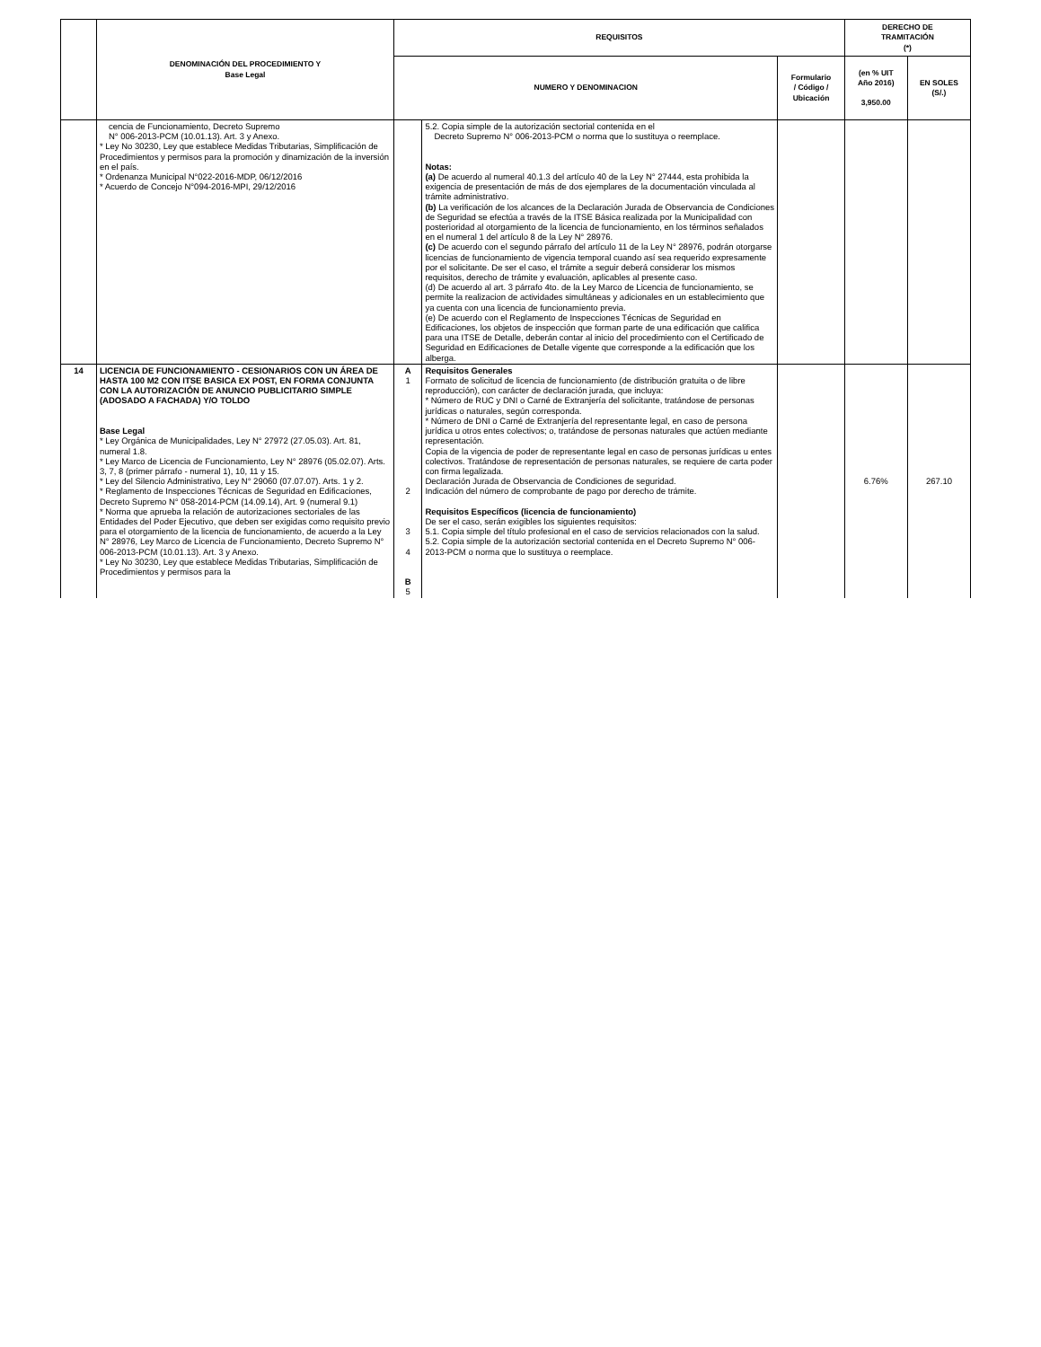| | DENOMINACIÓN DEL PROCEDIMIENTO Y Base Legal | REQUISITOS | | | DERECHO DE TRAMITACIÓN (*) | |
| --- | --- | --- | --- | --- | --- | --- |
| | | NUMERO Y DENOMINACION | | Formulario / Código / Ubicación | (en % UIT Año 2016) 3,950.00 | EN SOLES (S/.) |
| | cencia de Funcionamiento, Decreto Supremo N° 006-2013-PCM (10.01.13). Art. 3 y Anexo. * Ley No 30230, Ley que establece Medidas Tributarias, Simplificación de Procedimientos y permisos para la promoción y dinamización de la inversión en el país. * Ordenanza Municipal N°022-2016-MDP, 06/12/2016 * Acuerdo de Concejo N°094-2016-MPI, 29/12/2016 | | 5.2. Copia simple de la autorización sectorial contenida en el Decreto Supremo N° 006-2013-PCM o norma que lo sustituya o reemplace. Notas: (a) De acuerdo al numeral 40.1.3 del artículo 40 de la Ley N° 27444, esta prohibida la exigencia de presentación de más de dos ejemplares de la documentación vinculada al trámite administrativo. (b) La verificación de los alcances de la Declaración Jurada de Observancia de Condiciones de Seguridad se efectúa a través de la ITSE Básica realizada por la Municipalidad con posterioridad al otorgamiento de la licencia de funcionamiento, en los términos señalados en el numeral 1 del artículo 8 de la Ley N° 28976. (c) De acuerdo con el segundo párrafo del artículo 11 de la Ley N° 28976, podrán otorgarse licencias de funcionamiento de vigencia temporal cuando así sea requerido expresamente por el solicitante. De ser el caso, el trámite a seguir deberá considerar los mismos requisitos, derecho de trámite y evaluación, aplicables al presente caso. (d) De acuerdo al art. 3 párrafo 4to. de la Ley Marco de Licencia de funcionamiento, se permite la realizacion de actividades simultáneas y adicionales en un establecimiento que ya cuenta con una licencia de funcionamiento previa. (e) De acuerdo con el Reglamento de Inspecciones Técnicas de Seguridad en Edificaciones, los objetos de inspección que forman parte de una edificación que califica para una ITSE de Detalle, deberán contar al inicio del procedimiento con el Certificado de Seguridad en Edificaciones de Detalle vigente que corresponde a la edificación que los alberga. | | | |
| 14 | LICENCIA DE FUNCIONAMIENTO - CESIONARIOS CON UN ÁREA DE HASTA 100 M2 CON ITSE BASICA EX POST, EN FORMA CONJUNTA CON LA AUTORIZACIÓN DE ANUNCIO PUBLICITARIO SIMPLE (ADOSADO A FACHADA) Y/O TOLDO Base Legal * Ley Orgánica de Municipalidades, Ley N° 27972 (27.05.03). Art. 81, numeral 1.8. * Ley Marco de Licencia de Funcionamiento, Ley N° 28976 (05.02.07). Arts. 3, 7, 8 (primer párrafo - numeral 1), 10, 11 y 15. * Ley del Silencio Administrativo, Ley N° 29060 (07.07.07). Arts. 1 y 2. * Reglamento de Inspecciones Técnicas de Seguridad en Edificaciones, Decreto Supremo N° 058-2014-PCM (14.09.14), Art. 9 (numeral 9.1) * Norma que aprueba la relación de autorizaciones sectoriales de las Entidades del Poder Ejecutivo, que deben ser exigidas como requisito previo para el otorgamiento de la licencia de funcionamiento, de acuerdo a la Ley N° 28976, Ley Marco de Licencia de Funcionamiento, Decreto Supremo N° 006-2013-PCM (10.01.13). Art. 3 y Anexo. * Ley No 30230, Ley que establece Medidas Tributarias, Simplificación de Procedimientos y permisos para la | A 1 2 3 4 B 5 | Requisitos Generales Formato de solicitud de licencia de funcionamiento (de distribución gratuita o de libre reproducción), con carácter de declaración jurada, que incluya: * Número de RUC y DNI o Carné de Extranjería del solicitante, tratándose de personas jurídicas o naturales, según corresponda. * Número de DNI o Carné de Extranjería del representante legal, en caso de persona jurídica u otros entes colectivos; o, tratándose de personas naturales que actúen mediante representación. Copia de la vigencia de poder de representante legal en caso de personas jurídicas u entes colectivos. Tratándose de representación de personas naturales, se requiere de carta poder con firma legalizada. Declaración Jurada de Observancia de Condiciones de seguridad. Indicación del número de comprobante de pago por derecho de trámite. Requisitos Específicos (licencia de funcionamiento) De ser el caso, serán exigibles los siguientes requisitos: 5.1. Copia simple del título profesional en el caso de servicios relacionados con la salud. 5.2. Copia simple de la autorización sectorial contenida en el Decreto Supremo N° 006-2013-PCM o norma que lo sustituya o reemplace. | | 6.76% | 267.10 |